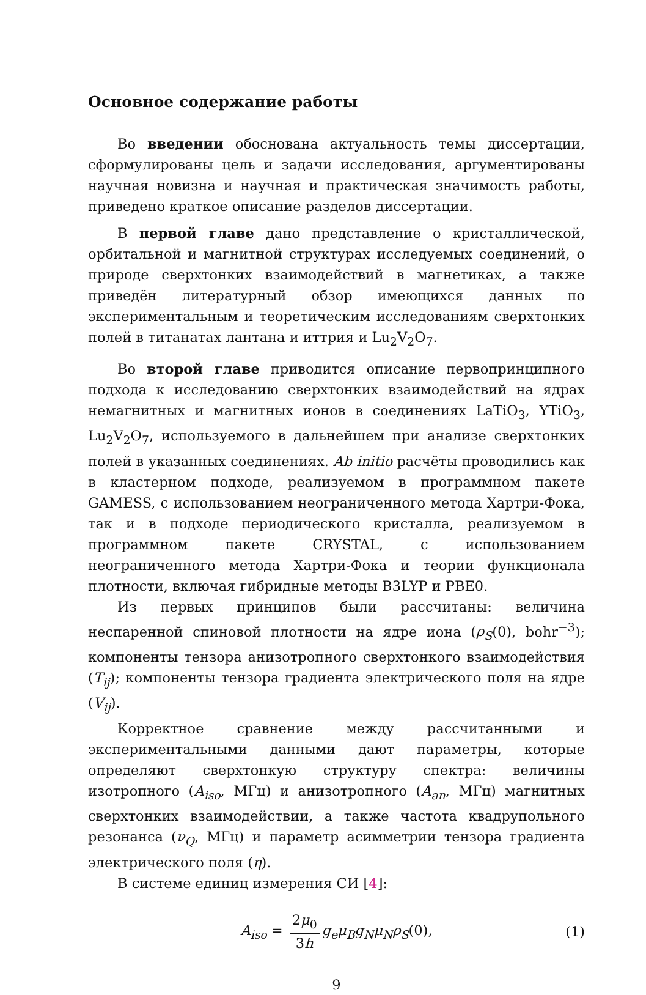Основное содержание работы
Во введении обоснована актуальность темы диссертации, сформулированы цель и задачи исследования, аргументированы научная новизна и научная и практическая значимость работы, приведено краткое описание разделов диссертации.
В первой главе дано представление о кристаллической, орбитальной и магнитной структурах исследуемых соединений, о природе сверхтонких взаимодействий в магнетиках, а также приведён литературный обзор имеющихся данных по экспериментальным и теоретическим исследованиям сверхтонких полей в титанатах лантана и иттрия и Lu<sub>2</sub>V<sub>2</sub>O<sub>7</sub>.
Во второй главе приводится описание первопринципного подхода к исследованию сверхтонких взаимодействий на ядрах немагнитных и магнитных ионов в соединениях LaTiO<sub>3</sub>, YTiO<sub>3</sub>, Lu<sub>2</sub>V<sub>2</sub>O<sub>7</sub>, используемого в дальнейшем при анализе сверхтонких полей в указанных соединениях. Ab initio расчёты проводились как в кластерном подходе, реализуемом в программном пакете GAMESS, с использованием неограниченного метода Хартри-Фока, так и в подходе периодического кристалла, реализуемом в программном пакете CRYSTAL, с использованием неограниченного метода Хартри-Фока и теории функционала плотности, включая гибридные методы B3LYP и PBE0.
Из первых принципов были рассчитаны: величина неспаренной спиновой плотности на ядре иона (ρ<sub>S</sub>(0), bohr<sup>−3</sup>); компоненты тензора анизотропного сверхтонкого взаимодействия (T<sub>ij</sub>); компоненты тензора градиента электрического поля на ядре (V<sub>ij</sub>).
Корректное сравнение между рассчитанными и экспериментальными данными дают параметры, которые определяют сверхтонкую структуру спектра: величины изотропного (A<sub>iso</sub>, МГц) и анизотропного (A<sub>an</sub>, МГц) магнитных сверхтонких взаимодействии, а также частота квадрупольного резонанса (ν<sub>Q</sub>, МГц) и параметр асимметрии тензора градиента электрического поля (η).
В системе единиц измерения СИ [4]:
A<sub>iso</sub> = 2μ<sub>0</sub> 3h g<sub>e</sub>μ<sub>B</sub>g<sub>N</sub>μ<sub>N</sub>ρ<sub>S</sub>(0), (1)
9